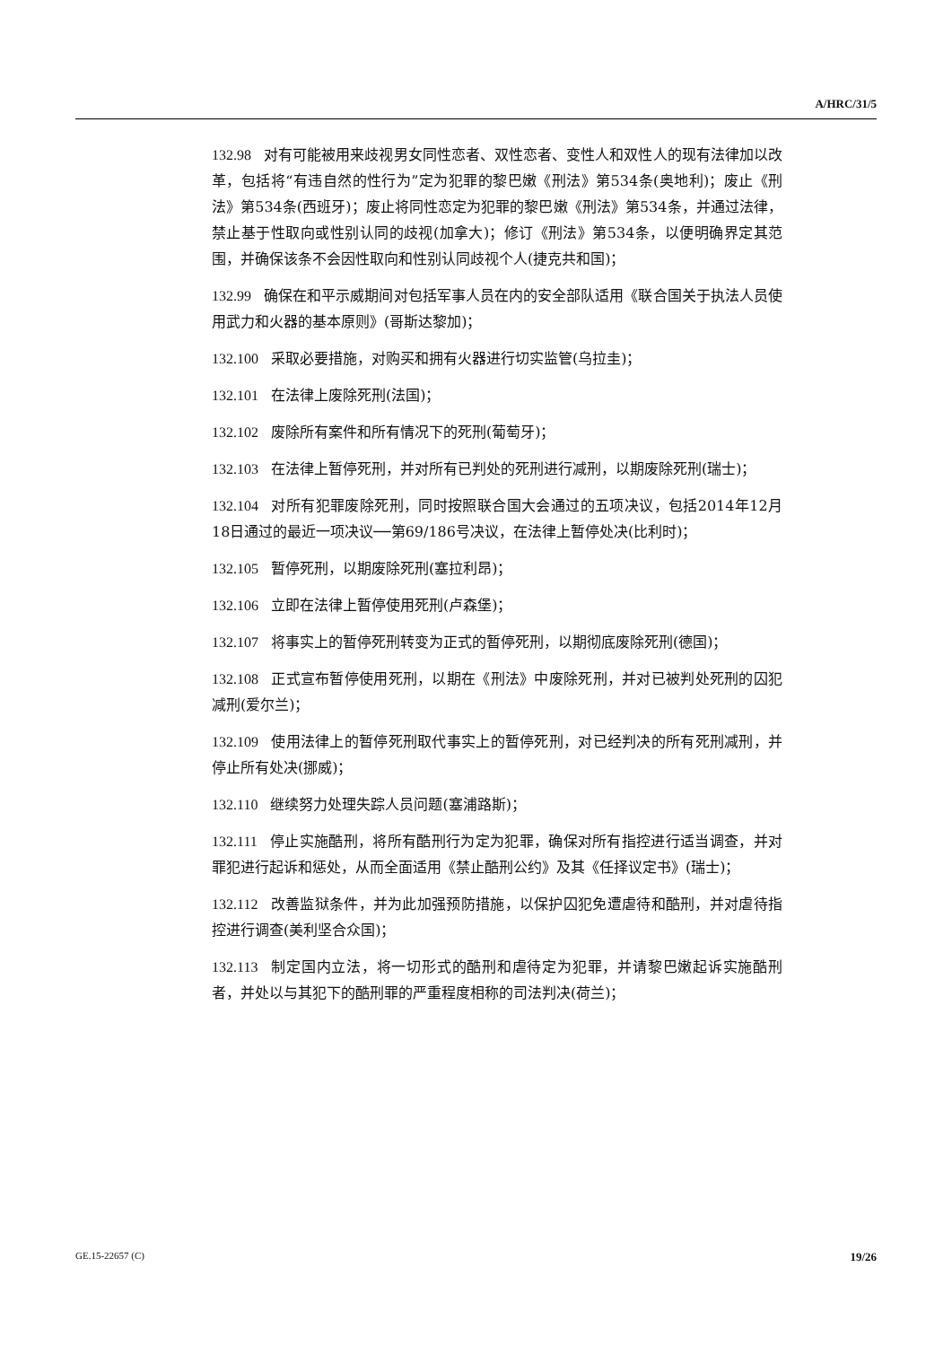A/HRC/31/5
132.98 对有可能被用来歧视男女同性恋者、双性恋者、变性人和双性人的现有法律加以改革，包括将“有违自然的性行为”定为犯罪的黎巴嫩《刑法》第534条(奥地利)；废止《刑法》第534条(西班牙)；废止将同性恋定为犯罪的黎巴嫩《刑法》第534条，并通过法律，禁止基于性取向或性别认同的歧视(加拿大)；修订《刑法》第534条，以便明确界定其范围，并确保该条不会因性取向和性别认同歧视个人(捷克共和国)；
132.99 确保在和平示威期间对包括军事人员在内的安全部队适用《联合国关于执法人员使用武力和火器的基本原则》(哥斯达黎加)；
132.100 采取必要措施，对购买和拥有火器进行切实监管(乌拉圭)；
132.101 在法律上废除死刑(法国)；
132.102 废除所有案件和所有情况下的死刑(葡萄牙)；
132.103 在法律上暂停死刑，并对所有已判处的死刑进行减刑，以期废除死刑(瑞士)；
132.104 对所有犯罪废除死刑，同时按照联合国大会通过的五项决议，包括2014年12月18日通过的最近一项决议──第69/186号决议，在法律上暂停处决(比利时)；
132.105 暂停死刑，以期废除死刑(塞拉利昂)；
132.106 立即在法律上暂停使用死刑(卢森堡)；
132.107 将事实上的暂停死刑转变为正式的暂停死刑，以期彻底废除死刑(德国)；
132.108 正式宣布暂停使用死刑，以期在《刑法》中废除死刑，并对已被判处死刑的囚犯减刑(爱尔兰)；
132.109 使用法律上的暂停死刑取代事实上的暂停死刑，对已经判决的所有死刑减刑，并停止所有处决(挪威)；
132.110 继续努力处理失踪人员问题(塞浦路斯)；
132.111 停止实施酷刑，将所有酷刑行为定为犯罪，确保对所有指控进行适当调查，并对罪犯进行起诉和惩处，从而全面适用《禁止酷刑公约》及其《任择议定书》(瑞士)；
132.112 改善监狱条件，并为此加强预防措施，以保护囚犯免遭虐待和酷刑，并对虐待指控进行调查(美利坚合众国)；
132.113 制定国内立法，将一切形式的酷刑和虐待定为犯罪，并请黎巴嫩起诉实施酷刑者，并处以与其犯下的酷刑罪的严重程度相称的司法判决(荷兰)；
GE.15-22657 (C) 19/26